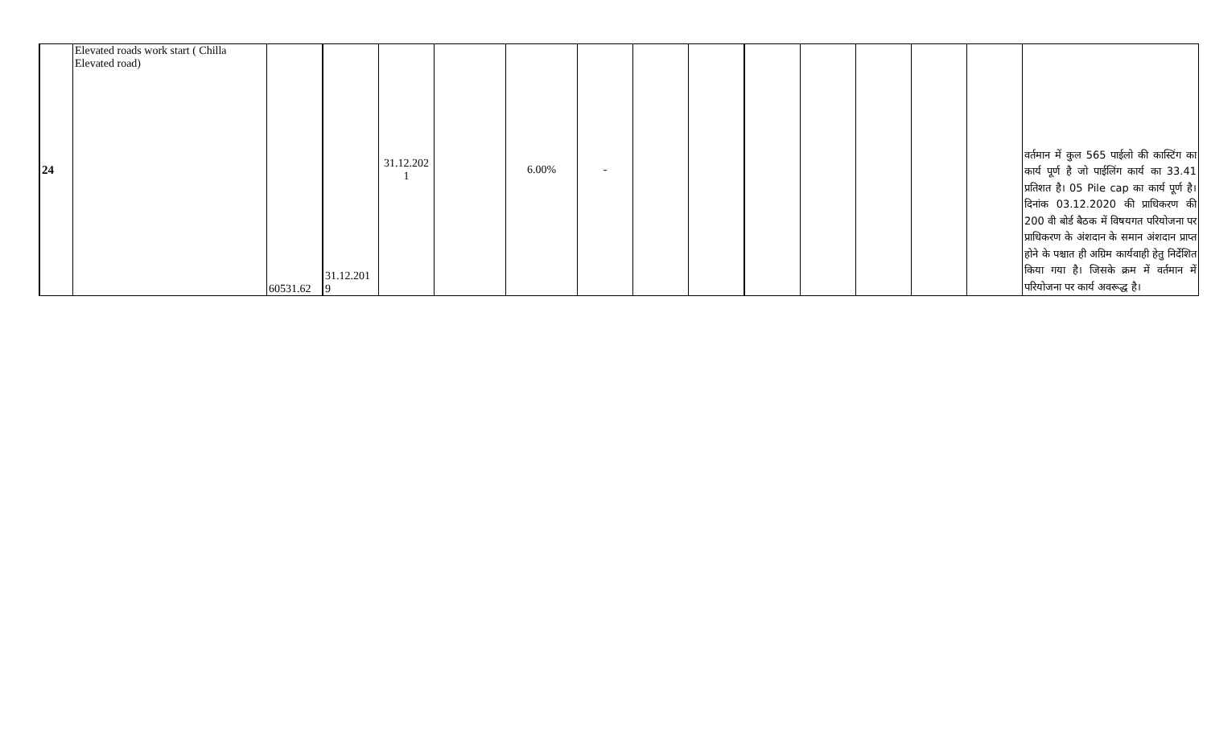| 24 | Elevated roads work start ( Chilla Elevated road) | 60531.62 | 31.12.201 9 | 31.12.202 1 | | 6.00% | - | | | | | | | | वर्तमान में कुल 565 पाईलो की कास्टिंग का कार्य पूर्ण है जो पाईलिंग कार्य का 33.41 प्रतिशत है। 05 Pile cap का कार्य पूर्ण है। दिनांक 03.12.2020 की प्राधिकरण की 200 वी बोर्ड बैठक में विषयगत परियोजना पर प्राधिकरण के अंशदान के समान अंशदान प्राप्त होने के पश्चात ही अग्रिम कार्यवाही हेतु निर्देशित किया गया है। जिसके क्रम में वर्तमान में परियोजना पर कार्य अवरूद्ध है। |